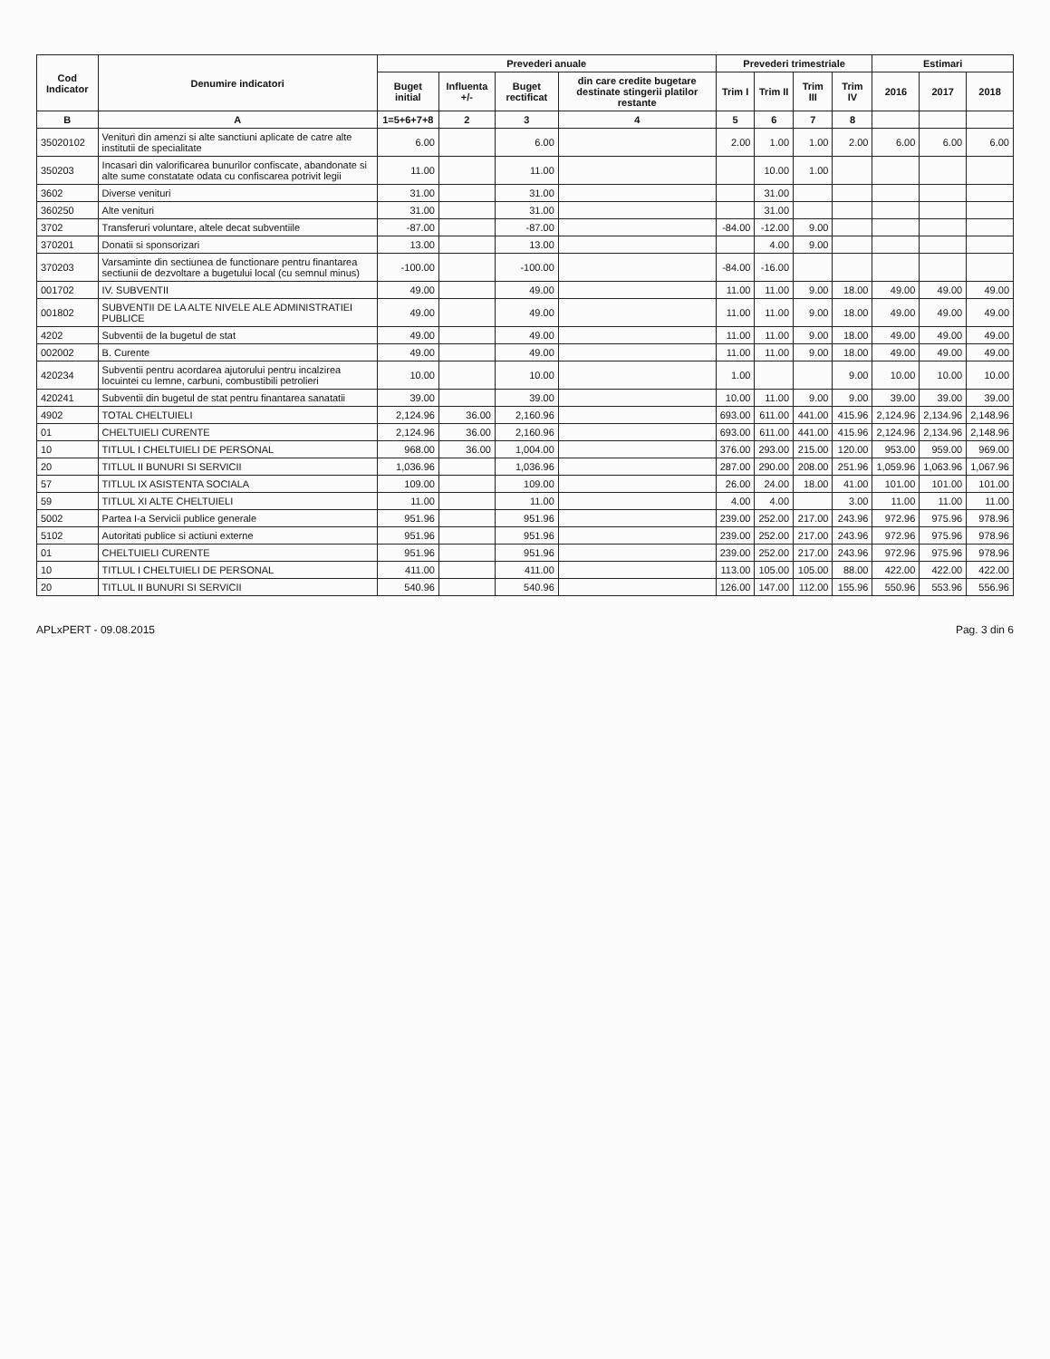| Cod Indicator | Denumire indicatori | Prevederi anuale | | | | Prevederi trimestriale | | | | Estimari | | |
| --- | --- | --- | --- | --- | --- | --- | --- | --- | --- | --- | --- | --- |
| | | Buget initial | Influenta +/- | Buget rectificat | din care credite bugetare destinate stingerii platilor restante | Trim I | Trim II | Trim III | Trim IV | 2016 | 2017 | 2018 |
| B | A | 1=5+6+7+8 | 2 | 3 | 4 | 5 | 6 | 7 | 8 | | | |
| 35020102 | Venituri din amenzi si alte sanctiuni aplicate de catre alte institutii de specialitate | 6.00 | | 6.00 | | 2.00 | 1.00 | 1.00 | 2.00 | 6.00 | 6.00 | 6.00 |
| 350203 | Incasari din valorificarea bunurilor confiscate, abandonate si alte sume constatate odata cu confiscarea potrivit legii | 11.00 | | 11.00 | | | 10.00 | 1.00 | | | | |
| 3602 | Diverse venituri | 31.00 | | 31.00 | | | 31.00 | | | | | |
| 360250 | Alte venituri | 31.00 | | 31.00 | | | 31.00 | | | | | |
| 3702 | Transferuri voluntare, altele decat subventiile | -87.00 | | -87.00 | | -84.00 | -12.00 | 9.00 | | | | |
| 370201 | Donatii si sponsorizari | 13.00 | | 13.00 | | | 4.00 | 9.00 | | | | |
| 370203 | Varsaminte din sectiunea de functionare pentru finantarea sectiunii de dezvoltare a bugetului local (cu semnul minus) | -100.00 | | -100.00 | | -84.00 | -16.00 | | | | | |
| 001702 | IV. SUBVENTII | 49.00 | | 49.00 | | 11.00 | 11.00 | 9.00 | 18.00 | 49.00 | 49.00 | 49.00 |
| 001802 | SUBVENTII DE LA ALTE NIVELE ALE ADMINISTRATIEI PUBLICE | 49.00 | | 49.00 | | 11.00 | 11.00 | 9.00 | 18.00 | 49.00 | 49.00 | 49.00 |
| 4202 | Subventii de la bugetul de stat | 49.00 | | 49.00 | | 11.00 | 11.00 | 9.00 | 18.00 | 49.00 | 49.00 | 49.00 |
| 002002 | B. Curente | 49.00 | | 49.00 | | 11.00 | 11.00 | 9.00 | 18.00 | 49.00 | 49.00 | 49.00 |
| 420234 | Subventii pentru acordarea ajutorului pentru incalzirea locuintei cu lemne, carbuni, combustibili petrolieri | 10.00 | | 10.00 | | 1.00 | | | 9.00 | 10.00 | 10.00 | 10.00 |
| 420241 | Subventii din bugetul de stat pentru finantarea sanatatii | 39.00 | | 39.00 | | 10.00 | 11.00 | 9.00 | 9.00 | 39.00 | 39.00 | 39.00 |
| 4902 | TOTAL CHELTUIELI | 2,124.96 | 36.00 | 2,160.96 | | 693.00 | 611.00 | 441.00 | 415.96 | 2,124.96 | 2,134.96 | 2,148.96 |
| 01 | CHELTUIELI CURENTE | 2,124.96 | 36.00 | 2,160.96 | | 693.00 | 611.00 | 441.00 | 415.96 | 2,124.96 | 2,134.96 | 2,148.96 |
| 10 | TITLUL I CHELTUIELI DE PERSONAL | 968.00 | 36.00 | 1,004.00 | | 376.00 | 293.00 | 215.00 | 120.00 | 953.00 | 959.00 | 969.00 |
| 20 | TITLUL II BUNURI SI SERVICII | 1,036.96 | | 1,036.96 | | 287.00 | 290.00 | 208.00 | 251.96 | 1,059.96 | 1,063.96 | 1,067.96 |
| 57 | TITLUL IX ASISTENTA SOCIALA | 109.00 | | 109.00 | | 26.00 | 24.00 | 18.00 | 41.00 | 101.00 | 101.00 | 101.00 |
| 59 | TITLUL XI ALTE CHELTUIELI | 11.00 | | 11.00 | | 4.00 | 4.00 | | 3.00 | 11.00 | 11.00 | 11.00 |
| 5002 | Partea I-a Servicii publice generale | 951.96 | | 951.96 | | 239.00 | 252.00 | 217.00 | 243.96 | 972.96 | 975.96 | 978.96 |
| 5102 | Autoritati publice si actiuni externe | 951.96 | | 951.96 | | 239.00 | 252.00 | 217.00 | 243.96 | 972.96 | 975.96 | 978.96 |
| 01 | CHELTUIELI CURENTE | 951.96 | | 951.96 | | 239.00 | 252.00 | 217.00 | 243.96 | 972.96 | 975.96 | 978.96 |
| 10 | TITLUL I CHELTUIELI DE PERSONAL | 411.00 | | 411.00 | | 113.00 | 105.00 | 105.00 | 88.00 | 422.00 | 422.00 | 422.00 |
| 20 | TITLUL II BUNURI SI SERVICII | 540.96 | | 540.96 | | 126.00 | 147.00 | 112.00 | 155.96 | 550.96 | 553.96 | 556.96 |
APLxPERT - 09.08.2015 Pag. 3 din 6